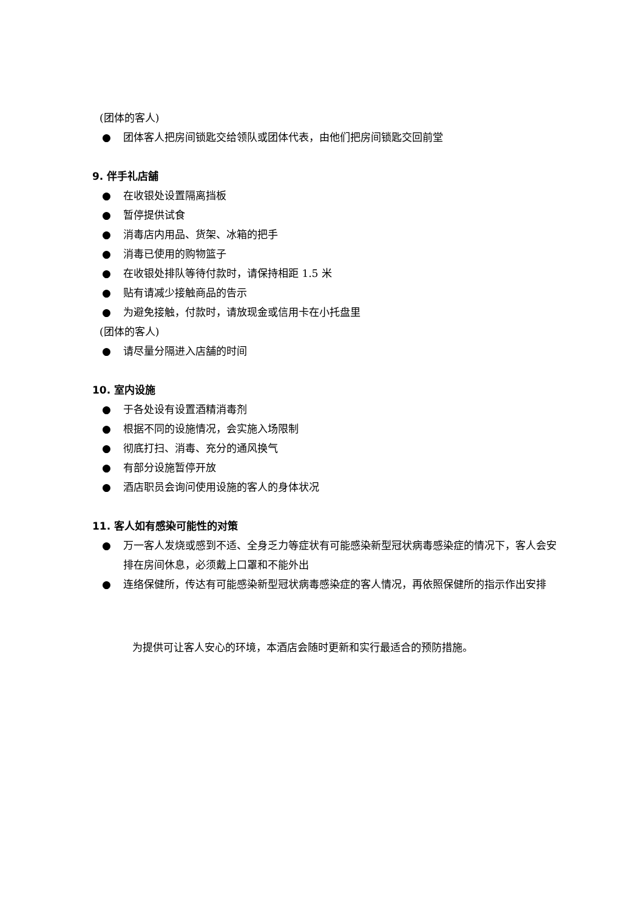(团体的客人)
● 团体客人把房间锁匙交给领队或团体代表，由他们把房间锁匙交回前堂
9. 伴手礼店舗
● 在收银处设置隔离挡板
● 暂停提供试食
● 消毒店内用品、货架、冰箱的把手
● 消毒已使用的购物篮子
● 在收银处排队等待付款时，请保持相距 1.5 米
● 贴有请减少接触商品的告示
● 为避免接触，付款时，请放现金或信用卡在小托盘里
(团体的客人)
● 请尽量分隔进入店舗的时间
10. 室内设施
● 于各处设有设置酒精消毒剂
● 根据不同的设施情况，会实施入场限制
● 彻底打扫、消毒、充分的通风换气
● 有部分设施暂停开放
● 酒店职员会询问使用设施的客人的身体状况
11. 客人如有感染可能性的对策
● 万一客人发烧或感到不适、全身乏力等症状有可能感染新型冠状病毒感染症的情况下，客人会安排在房间休息，必须戴上口罩和不能外出
● 连络保健所，传达有可能感染新型冠状病毒感染症的客人情况，再依照保健所的指示作出安排
为提供可让客人安心的环境，本酒店会随时更新和实行最适合的预防措施。